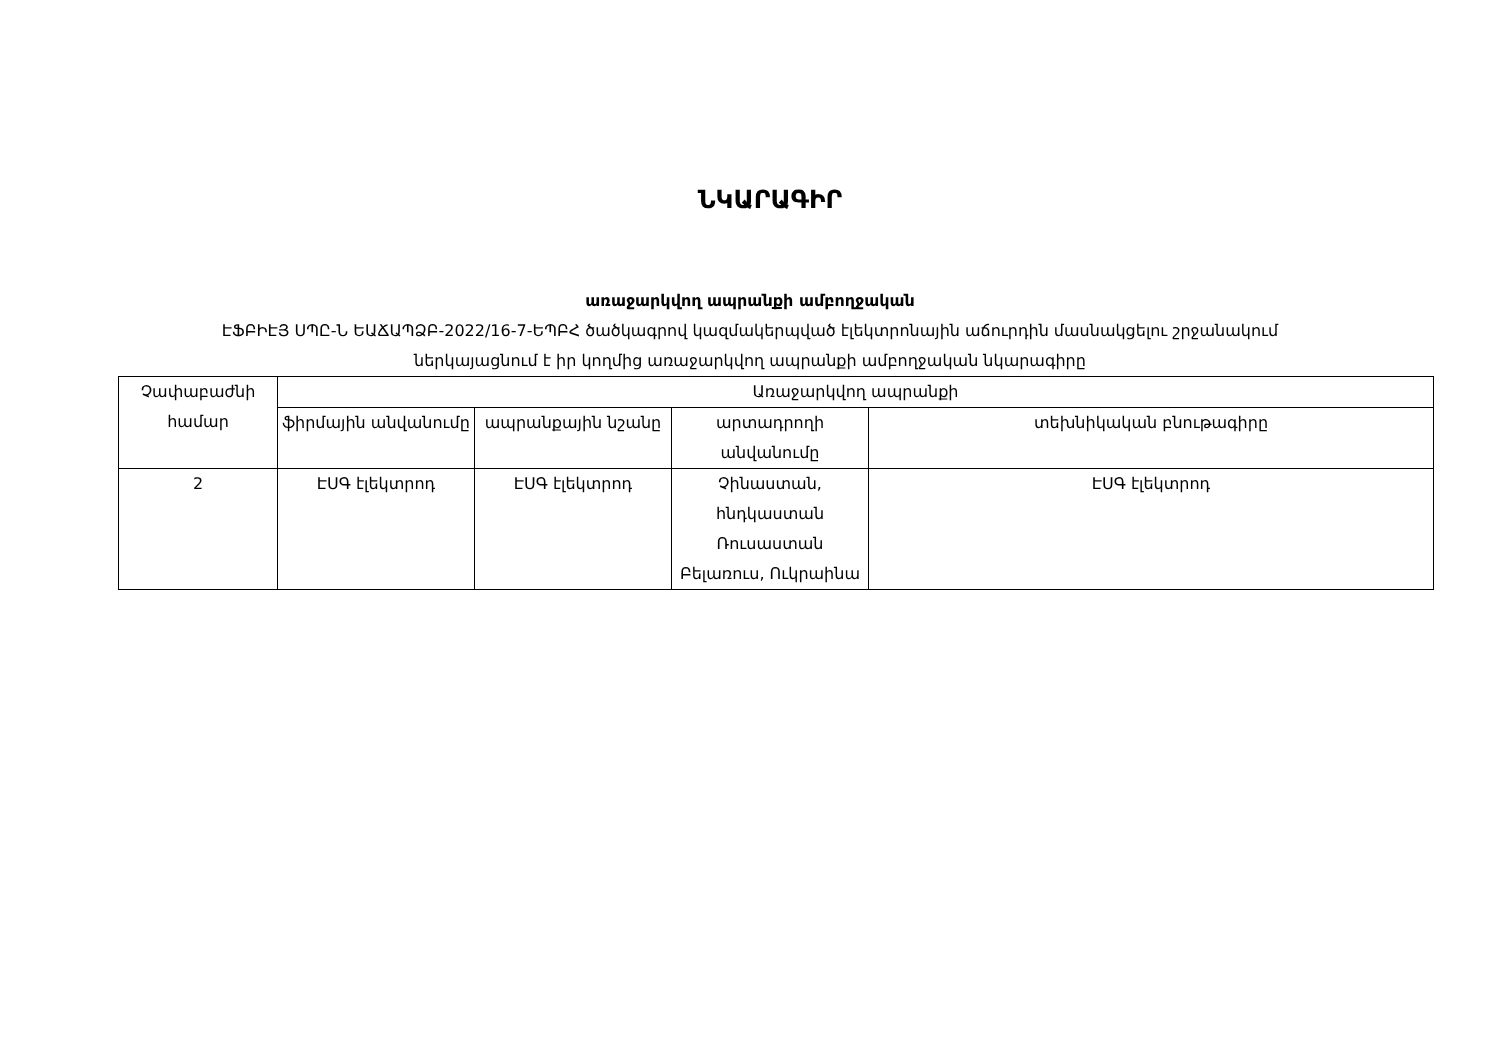ՆԿԱՐԱԳԻՐ
առաջարկվող ապրանքի ամբողջական
ԷՖԲԻԷՅ ՍՊԸ-Ն ԵԱՃԱՊՁԲ-2022/16-7-ԵՊԲՀ ծածկագրով կազմակերպված էլեկտրոնային աճուրդին մասնակցելու շրջանակում
ներկայացնում է իր կողմից առաջարկվող ապրանքի ամբողջական նկարագիրը
| Չափաբաժնի համար | Առաջարկվող ապրանքի | | | |
| --- | --- | --- | --- | --- |
| | ֆիրմային անվանումը | ապրանքային նշանը | արտադրողի անվանումը | տեխնիկական բնութագիրը |
| 2 | ԷՍԳ էլեկտրոդ | ԷՍԳ էլեկտրոդ | Չինաստան, հնդկաստան Ռուսաստան Բելառուս, Ուկրաինա | ԷՍԳ էլեկտրոդ |